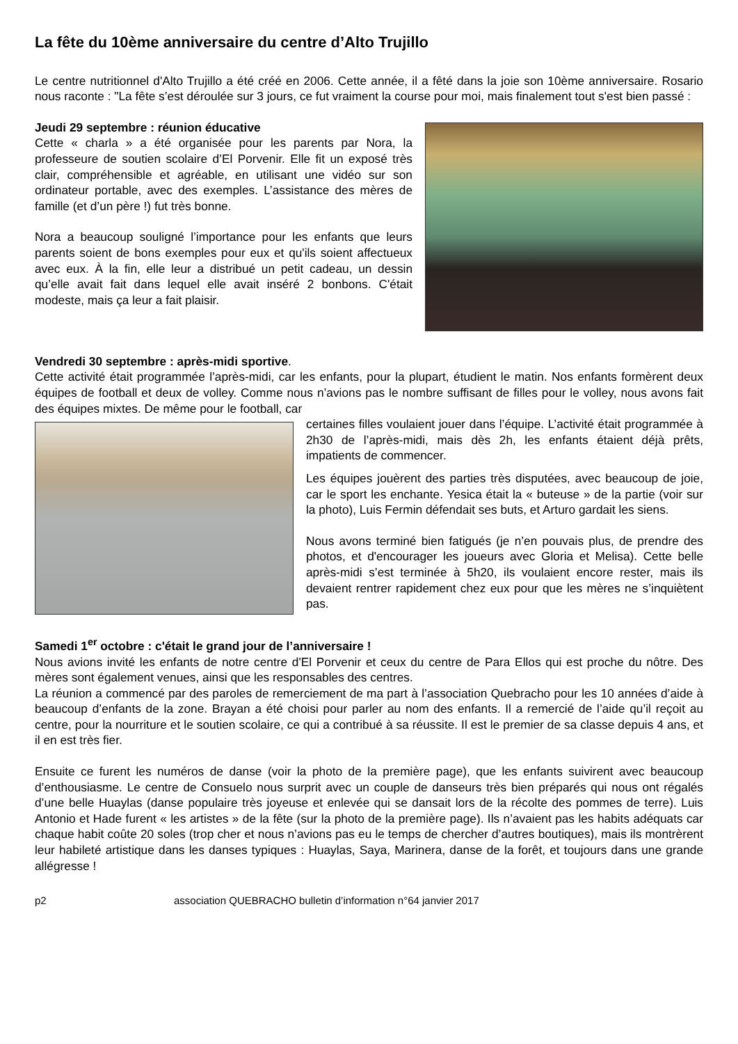La fête du 10ème anniversaire du centre d’Alto Trujillo
Le centre nutritionnel d'Alto Trujillo a été créé en 2006. Cette année, il a fêté dans la joie son 10ème anniversaire. Rosario nous raconte : "La fête s’est déroulée sur 3 jours, ce fut vraiment la course pour moi, mais finalement tout s'est bien passé :
Jeudi 29 septembre : réunion éducative
Cette « charla » a été organisée pour les parents par Nora, la professeure de soutien scolaire d’El Porvenir. Elle fit un exposé très clair, compréhensible et agréable, en utilisant une vidéo sur son ordinateur portable, avec des exemples. L’assistance des mères de famille (et d’un père !) fut très bonne.
Nora a beaucoup souligné l’importance pour les enfants que leurs parents soient de bons exemples pour eux et qu'ils soient affectueux avec eux. À la fin, elle leur a distribué un petit cadeau, un dessin qu’elle avait fait dans lequel elle avait inséré 2 bonbons. C'était modeste, mais ça leur a fait plaisir.
Vendredi 30 septembre : après-midi sportive.
Cette activité était programmée l’après-midi, car les enfants, pour la plupart, étudient le matin. Nos enfants formèrent deux équipes de football et deux de volley. Comme nous n’avions pas le nombre suffisant de filles pour le volley, nous avons fait des équipes mixtes. De même pour le football, car
certaines filles voulaient jouer dans l’équipe. L’activité était programmée à 2h30 de l’après-midi, mais dès 2h, les enfants étaient déjà prêts, impatients de commencer.
Les équipes jouèrent des parties très disputées, avec beaucoup de joie, car le sport les enchante. Yesica était la « buteuse » de la partie (voir sur la photo), Luis Fermin défendait ses buts, et Arturo gardait les siens.
Nous avons terminé bien fatigués (je n’en pouvais plus, de prendre des photos, et d'encourager les joueurs avec Gloria et Melisa). Cette belle après-midi s’est terminée à 5h20, ils voulaient encore rester, mais ils devaient rentrer rapidement chez eux pour que les mères ne s’inquiètent pas.
Samedi 1<sup>er</sup> octobre : c'était le grand jour de l’anniversaire !
Nous avions invité les enfants de notre centre d'El Porvenir et ceux du centre de Para Ellos qui est proche du nôtre. Des mères sont également venues, ainsi que les responsables des centres.
La réunion a commencé par des paroles de remerciement de ma part à l’association Quebracho pour les 10 années d’aide à beaucoup d’enfants de la zone. Brayan a été choisi pour parler au nom des enfants. Il a remercié de l’aide qu’il reçoit au centre, pour la nourriture et le soutien scolaire, ce qui a contribué à sa réussite. Il est le premier de sa classe depuis 4 ans, et il en est très fier.
Ensuite ce furent les numéros de danse (voir la photo de la première page), que les enfants suivirent avec beaucoup d’enthousiasme. Le centre de Consuelo nous surprit avec un couple de danseurs très bien préparés qui nous ont régalés d’une belle Huaylas (danse populaire très joyeuse et enlevée qui se dansait lors de la récolte des pommes de terre). Luis Antonio et Hade furent « les artistes » de la fête (sur la photo de la première page). Ils n’avaient pas les habits adéquats car chaque habit coûte 20 soles (trop cher et nous n’avions pas eu le temps de chercher d’autres boutiques), mais ils montrèrent leur habileté artistique dans les danses typiques : Huaylas, Saya, Marinera, danse de la forêt, et toujours dans une grande allégresse !
p2 association QUEBRACHO bulletin d’information n°64 janvier 2017